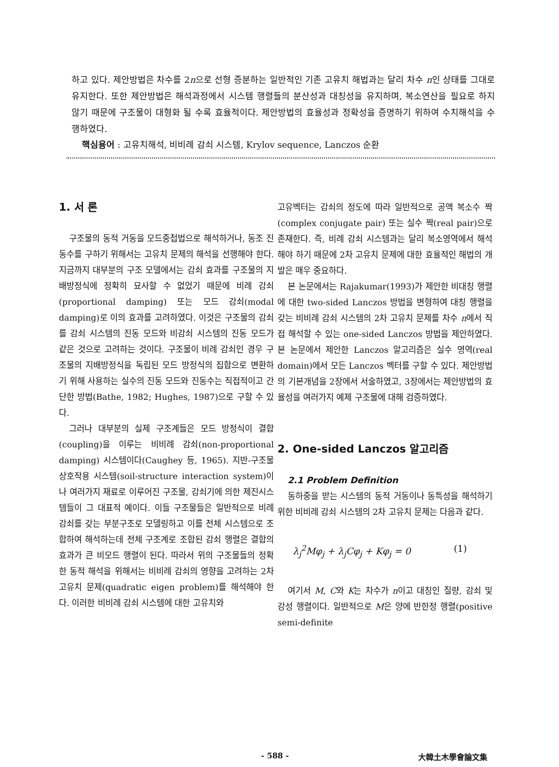하고 있다. 제안방법은 차수를 2n으로 선형 증분하는 일반적인 기존 고유치 해법과는 달리 차수 n인 상태를 그대로 유지한다. 또한 제안방법은 해석과정에서 시스템 행렬들의 분산성과 대칭성을 유지하며, 복소연산을 필요로 하지 않기 때문에 구조물이 대형화 될 수록 효율적이다. 제안방법의 효율성과 정확성을 증명하기 위하여 수치해석을 수행하였다.
핵심용어 : 고유치해석, 비비례 감쇠 시스템, Krylov sequence, Lanczos 순환
1. 서 론
구조물의 동적 거동을 모드중첩법으로 해석하거나, 동조 진동수를 구하기 위해서는 고유치 문제의 해석을 선행해야 한다. 지금까지 대부분의 구조 모델에서는 감쇠 효과를 구조물의 지배방정식에 정확히 묘사할 수 없었기 때문에 비례 감쇠(proportional damping) 또는 모드 감쇠(modal damping)로 이의 효과를 고려하였다. 이것은 구조물의 감쇠를 감쇠 시스템의 진동 모드와 비감쇠 시스템의 진동 모드가 같은 것으로 고려하는 것이다. 구조물이 비례 감쇠인 경우 구조물의 지배방정식을 독립된 모드 방정식의 집합으로 변환하기 위해 사용하는 실수의 진동 모드와 진동수는 직접적이고 간단한 방법(Bathe, 1982; Hughes, 1987)으로 구할 수 있다.
그러나 대부분의 실제 구조계들은 모드 방정식이 결합(coupling)을 이루는 비비례 감쇠(non-proportional damping) 시스템이다(Caughey 등, 1965). 지반-구조물 상호작용 시스템(soil-structure interaction system)이나 여러가지 재료로 이루어진 구조물, 감쇠기에 의한 제진시스템들이 그 대표적 예이다. 이들 구조물들은 일반적으로 비례 감쇠를 갖는 부분구조로 모델링하고 이를 전체 시스템으로 조합하여 해석하는데 전체 구조계로 조합된 감쇠 행렬은 결합의 효과가 큰 비모드 행렬이 된다. 따라서 위의 구조물들의 정확한 동적 해석을 위해서는 비비례 감쇠의 영향을 고려하는 2차 고유치 문제(quadratic eigen problem)를 해석해야 한다. 이러한 비비례 감쇠 시스템에 대한 고유치와
고유벡터는 감쇠의 정도에 따라 일반적으로 공액 복소수 짝(complex conjugate pair) 또는 실수 짝(real pair)으로 존재한다. 즉, 비례 감쇠 시스템과는 달리 복소영역에서 해석해야 하기 때문에 2차 고유치 문제에 대한 효율적인 해법의 개발은 매우 중요하다.
본 논문에서는 Rajakumar(1993)가 제안한 비대칭 행렬에 대한 two-sided Lanczos 방법을 변형하여 대칭 행렬을 갖는 비비례 감쇠 시스템의 2차 고유치 문제를 차수 n에서 직접 해석할 수 있는 one-sided Lanczos 방법을 제안하였다. 본 논문에서 제안한 Lanczos 알고리즘은 실수 영역(real domain)에서 모든 Lanczos 벡터를 구할 수 있다. 제안방법의 기본개념을 2장에서 서술하였고, 3장에서는 제안방법의 효율성을 여러가지 예제 구조물에 대해 검증하였다.
2. One-sided Lanczos 알고리즘
2.1 Problem Definition
동하중을 받는 시스템의 동적 거동이나 동특성을 해석하기 위한 비비례 감쇠 시스템의 2차 고유치 문제는 다음과 같다.
λ<sub>j</sub><sup>2</sup>Mφ<sub>j</sub> + λ<sub>j</sub>Cφ<sub>j</sub> + Kφ<sub>j</sub> = 0 (1)
여기서 M, C와 K는 차수가 n이고 대칭인 질량, 감쇠 및 강성 행렬이다. 일반적으로 M은 양에 반한정 행렬(positive semi-definite
- 588 - 大韓土木學會論文集